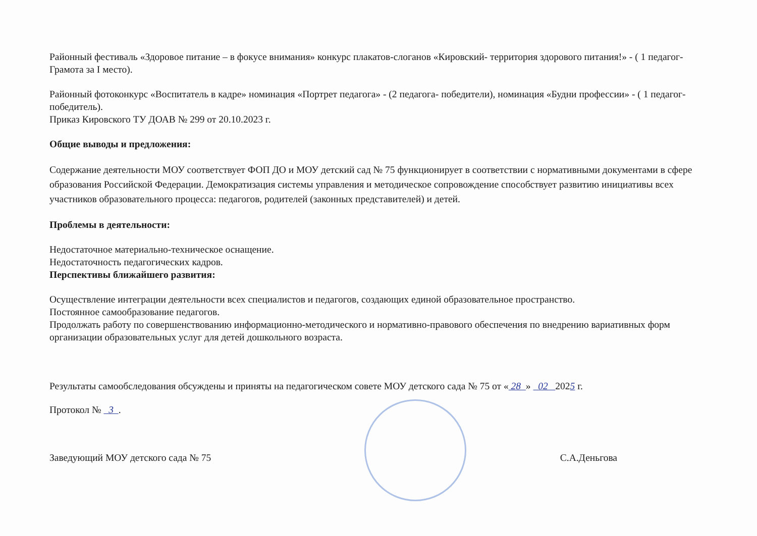Районный фестиваль «Здоровое питание – в фокусе внимания» конкурс плакатов-слоганов «Кировский- территория здорового питания!» - ( 1 педагог- Грамота за I место).
Районный фотоконкурс «Воспитатель в кадре» номинация «Портрет педагога» - (2 педагога- победители), номинация «Будни профессии» - ( 1 педагог- победитель).
Приказ Кировского ТУ ДОАВ № 299 от 20.10.2023 г.
Общие выводы и предложения:
Содержание деятельности МОУ соответствует ФОП ДО и МОУ детский сад № 75 функционирует в соответствии с нормативными документами в сфере образования Российской Федерации. Демократизация системы управления и методическое сопровождение способствует развитию инициативы всех участников образовательного процесса: педагогов, родителей (законных представителей) и детей.
Проблемы в деятельности:
Недостаточное материально-техническое оснащение.
Недостаточность педагогических кадров.
Перспективы ближайшего развития:
Осуществление интеграции деятельности всех специалистов и педагогов, создающих единой образовательное пространство.
Постоянное самообразование педагогов.
Продолжать работу по совершенствованию информационно-методического и нормативно-правового обеспечения по внедрению вариативных форм организации образовательных услуг для детей дошкольного возраста.
Результаты самообследования обсуждены и приняты на педагогическом совете МОУ детского сада № 75 от « 28 » 02 2025 г.
Протокол № 3 .
Заведующий МОУ детского сада № 75 С.А.Деньгова